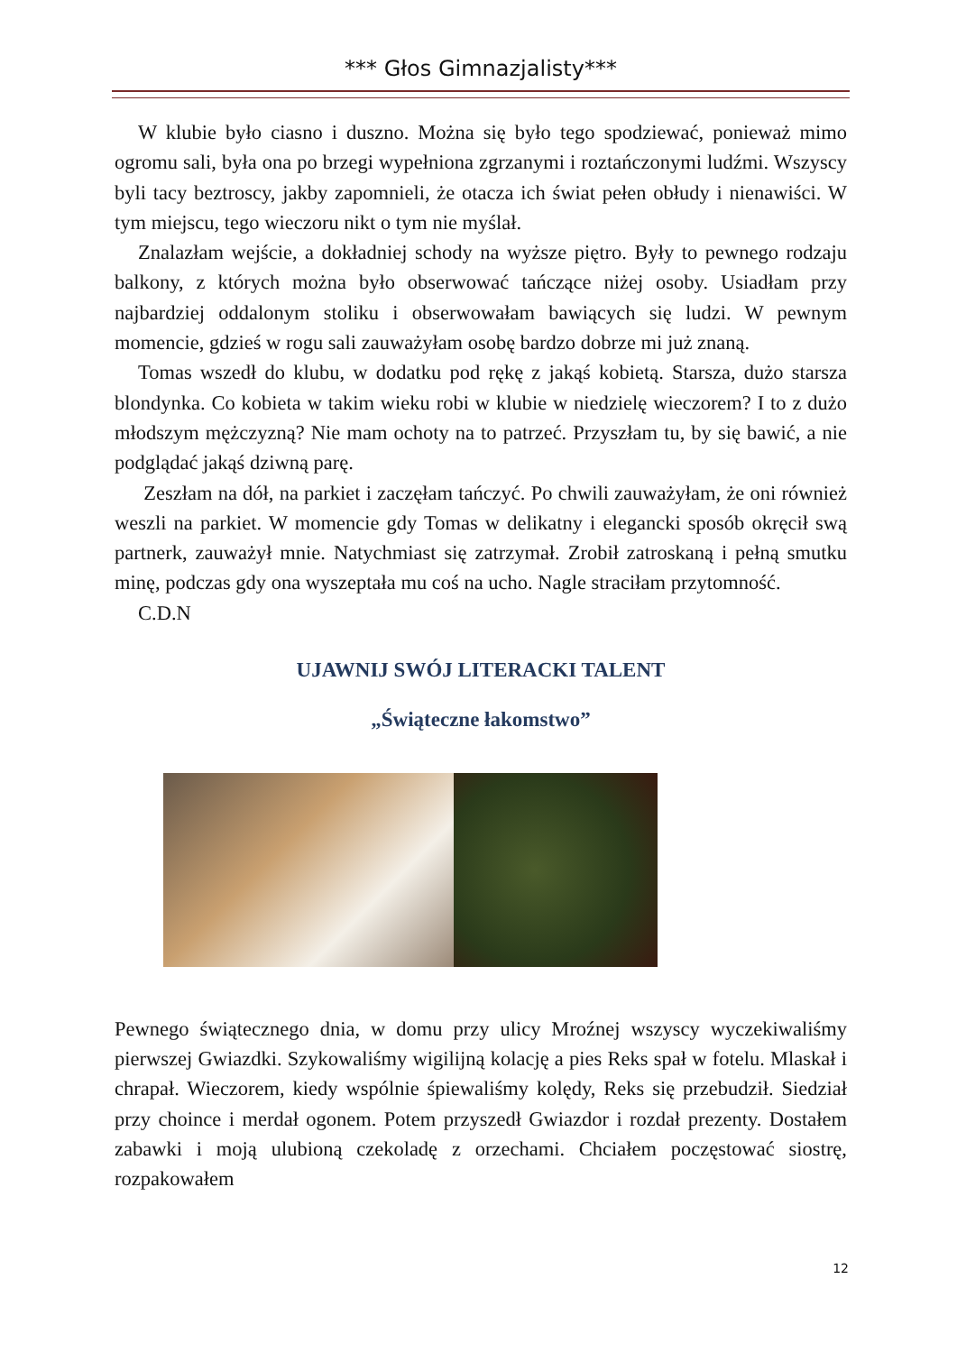*** Głos Gimnazjalisty***
W klubie było ciasno i duszno. Można się było tego spodziewać, ponieważ mimo ogromu sali, była ona po brzegi wypełniona zgrzanymi i roztańczonymi ludźmi. Wszyscy byli tacy beztroscy, jakby zapomnieli, że otacza ich świat pełen obłudy i nienawiści. W tym miejscu, tego wieczoru nikt o tym nie myślał.
Znalazłam wejście, a dokładniej schody na wyższe piętro. Były to pewnego rodzaju balkony, z których można było obserwować tańczące niżej osoby. Usiadłam przy najbardziej oddalonym stoliku i obserwowałam bawiących się ludzi. W pewnym momencie, gdzieś w rogu sali zauważyłam osobę bardzo dobrze mi już znaną.
Tomas wszedł do klubu, w dodatku pod rękę z jakąś kobietą. Starsza, dużo starsza blondynka. Co kobieta w takim wieku robi w klubie w niedzielę wieczorem? I to z dużo młodszym mężczyzną? Nie mam ochoty na to patrzeć. Przyszłam tu, by się bawić, a nie podglądać jakąś dziwną parę.
Zeszłam na dół, na parkiet i zaczęłam tańczyć. Po chwili zauważyłam, że oni również weszli na parkiet. W momencie gdy Tomas w delikatny i elegancki sposób okręcił swą partnerk, zauważył mnie. Natychmiast się zatrzymał. Zrobił zatroskaną i pełną smutku minę, podczas gdy ona wyszeptała mu coś na ucho. Nagle straciłam przytomność.
C.D.N
UJAWNIJ SWÓJ LITERACKI TALENT
„Świąteczne łakomstwo”
Pewnego świątecznego dnia, w domu przy ulicy Mroźnej wszyscy wyczekiwaliśmy pierwszej Gwiazdki. Szykowaliśmy wigilijną kolację a pies Reks spał w fotelu. Mlaskał i chrapał. Wieczorem, kiedy wspólnie śpiewaliśmy kolędy, Reks się przebudził. Siedział przy choince i merdał ogonem. Potem przyszedł Gwiazdor i rozdał prezenty. Dostałem zabawki i moją ulubioną czekoladę z orzechami. Chciałem poczęstować siostrę, rozpakowałem
12